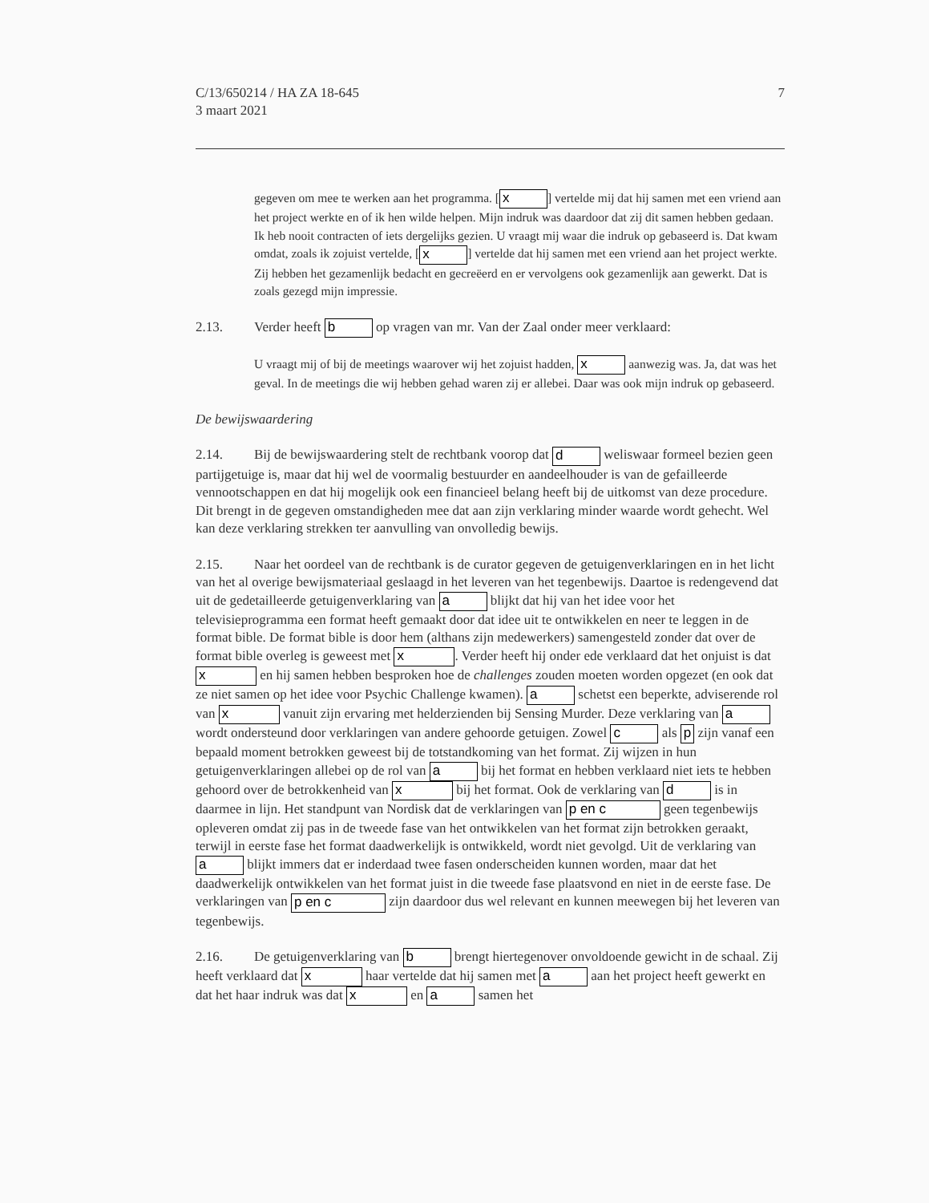C/13/650214 / HA ZA 18-645
3 maart 2021
7
gegeven om mee te werken aan het programma. [x] vertelde mij dat hij samen met een vriend aan het project werkte en of ik hen wilde helpen. Mijn indruk was daardoor dat zij dit samen hebben gedaan. Ik heb nooit contracten of iets dergelijks gezien. U vraagt mij waar die indruk op gebaseerd is. Dat kwam omdat, zoals ik zojuist vertelde, [x] vertelde dat hij samen met een vriend aan het project werkte. Zij hebben het gezamenlijk bedacht en gecreëerd en er vervolgens ook gezamenlijk aan gewerkt. Dat is zoals gezegd mijn impressie.
2.13. Verder heeft b op vragen van mr. Van der Zaal onder meer verklaard:
U vraagt mij of bij de meetings waarover wij het zojuist hadden, x aanwezig was. Ja, dat was het geval. In de meetings die wij hebben gehad waren zij er allebei. Daar was ook mijn indruk op gebaseerd.
De bewijswaardering
2.14. Bij de bewijswaardering stelt de rechtbank voorop dat d weliswaar formeel bezien geen partijgetuige is, maar dat hij wel de voormalig bestuurder en aandeelhouder is van de gefailleerde vennootschappen en dat hij mogelijk ook een financieel belang heeft bij de uitkomst van deze procedure. Dit brengt in de gegeven omstandigheden mee dat aan zijn verklaring minder waarde wordt gehecht. Wel kan deze verklaring strekken ter aanvulling van onvolledig bewijs.
2.15. Naar het oordeel van de rechtbank is de curator gegeven de getuigenverklaringen en in het licht van het al overige bewijsmateriaal geslaagd in het leveren van het tegenbewijs. Daartoe is redengevend dat uit de gedetailleerde getuigenverklaring van a blijkt dat hij van het idee voor het televisieprogramma een format heeft gemaakt door dat idee uit te ontwikkelen en neer te leggen in de format bible. De format bible is door hem (althans zijn medewerkers) samengesteld zonder dat over de format bible overleg is geweest met x. Verder heeft hij onder ede verklaard dat het onjuist is dat x en hij samen hebben besproken hoe de challenges zouden moeten worden opgezet (en ook dat ze niet samen op het idee voor Psychic Challenge kwamen). a schetst een beperkte, adviserende rol van x vanuit zijn ervaring met helderzienden bij Sensing Murder. Deze verklaring van a wordt ondersteund door verklaringen van andere gehoorde getuigen. Zowel c als p zijn vanaf een bepaald moment betrokken geweest bij de totstandkoming van het format. Zij wijzen in hun getuigenverklaringen allebei op de rol van a bij het format en hebben verklaard niet iets te hebben gehoord over de betrokkenheid van x bij het format. Ook de verklaring van d is in daarmee in lijn. Het standpunt van Nordisk dat de verklaringen van p en c geen tegenbewijs opleveren omdat zij pas in de tweede fase van het ontwikkelen van het format zijn betrokken geraakt, terwijl in eerste fase het format daadwerkelijk is ontwikkeld, wordt niet gevolgd. Uit de verklaring van a blijkt immers dat er inderdaad twee fasen onderscheiden kunnen worden, maar dat het daadwerkelijk ontwikkelen van het format juist in die tweede fase plaatsvond en niet in de eerste fase. De verklaringen van p en c zijn daardoor dus wel relevant en kunnen meewegen bij het leveren van tegenbewijs.
2.16. De getuigenverklaring van b brengt hiertegenover onvoldoende gewicht in de schaal. Zij heeft verklaard dat x haar vertelde dat hij samen met a aan het project heeft gewerkt en dat het haar indruk was dat x en a samen het